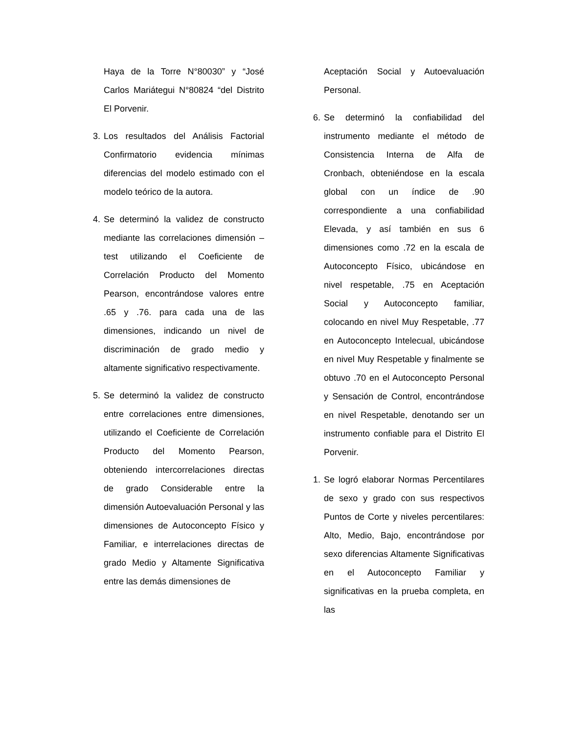Haya de la Torre N°80030” y “José Carlos Mariátegui N°80824 “del Distrito El Porvenir.
3. Los resultados del Análisis Factorial Confirmatorio evidencia mínimas diferencias del modelo estimado con el modelo teórico de la autora.
4. Se determinó la validez de constructo mediante las correlaciones dimensión –test utilizando el Coeficiente de Correlación Producto del Momento Pearson, encontrándose valores entre .65 y .76. para cada una de las dimensiones, indicando un nivel de discriminación de grado medio y altamente significativo respectivamente.
5. Se determinó la validez de constructo entre correlaciones entre dimensiones, utilizando el Coeficiente de Correlación Producto del Momento Pearson, obteniendo intercorrelaciones directas de grado Considerable entre la dimensión Autoevaluación Personal y las dimensiones de Autoconcepto Físico y Familiar, e interrelaciones directas de grado Medio y Altamente Significativa entre las demás dimensiones de
Aceptación Social y Autoevaluación Personal.
6. Se determinó la confiabilidad del instrumento mediante el método de Consistencia Interna de Alfa de Cronbach, obteniéndose en la escala global con un índice de .90 correspondiente a una confiabilidad Elevada, y así también en sus 6 dimensiones como .72 en la escala de Autoconcepto Físico, ubicándose en nivel respetable, .75 en Aceptación Social y Autoconcepto familiar, colocando en nivel Muy Respetable, .77 en Autoconcepto Intelecual, ubicándose en nivel Muy Respetable y finalmente se obtuvo .70 en el Autoconcepto Personal y Sensación de Control, encontrándose en nivel Respetable, denotando ser un instrumento confiable para el Distrito El Porvenir.
1. Se logró elaborar Normas Percentilares de sexo y grado con sus respectivos Puntos de Corte y niveles percentilares: Alto, Medio, Bajo, encontrándose por sexo diferencias Altamente Significativas en el Autoconcepto Familiar y significativas en la prueba completa, en las